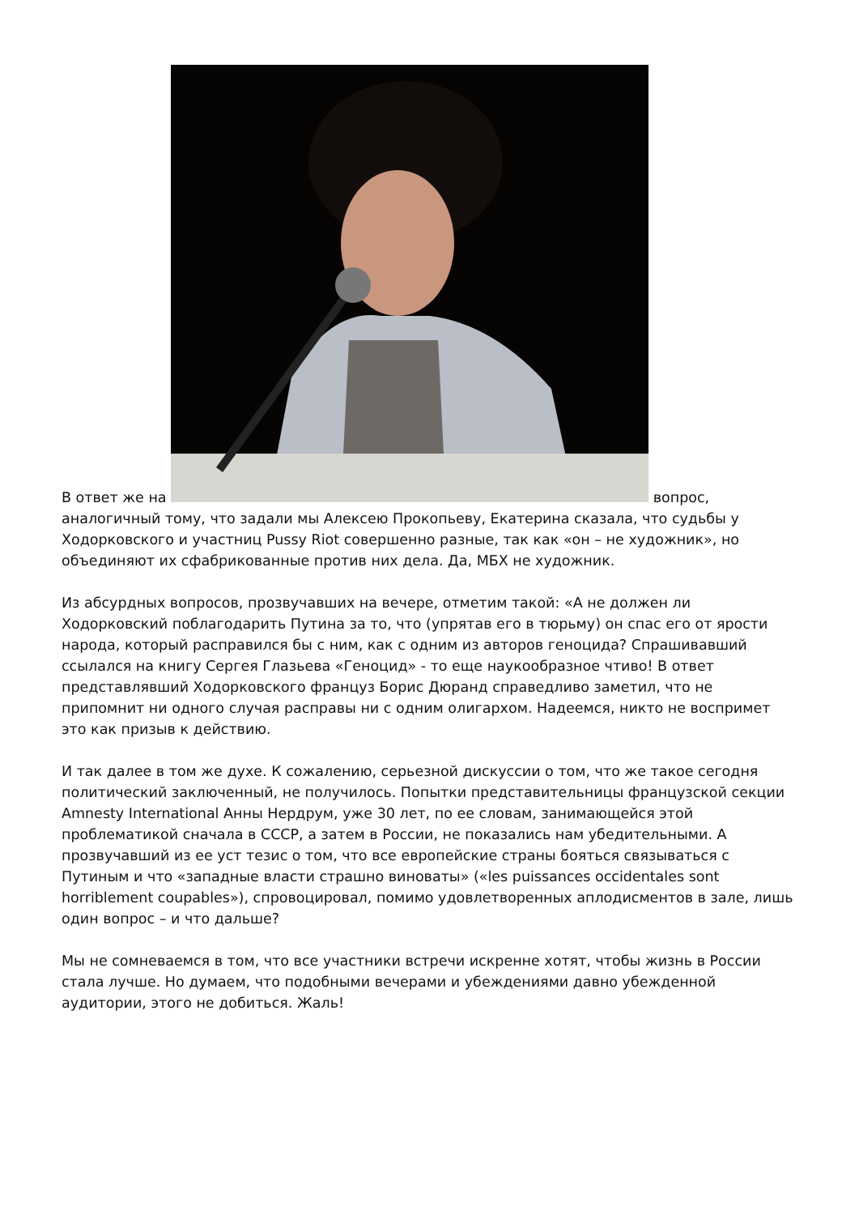В ответ же на вопрос, аналогичный тому, что задали мы Алексею Прокопьеву, Екатерина сказала, что судьбы у Ходорковского и участниц Pussy Riot совершенно разные, так как «он – не художник», но объединяют их сфабрикованные против них дела. Да, МБХ не художник.
Из абсурдных вопросов, прозвучавших на вечере, отметим такой: «А не должен ли Ходорковский поблагодарить Путина за то, что (упрятав его в тюрьму) он спас его от ярости народа, который расправился бы с ним, как с одним из авторов геноцида? Спрашивавший ссылался на книгу Сергея Глазьева «Геноцид» - то еще наукообразное чтиво! В ответ представлявший Ходорковского француз Борис Дюранд справедливо заметил, что не припомнит ни одного случая расправы ни с одним олигархом. Надеемся, никто не воспримет это как призыв к действию.
И так далее в том же духе. К сожалению, серьезной дискуссии о том, что же такое сегодня политический заключенный, не получилось. Попытки представительницы французской секции Amnesty International Анны Нердрум, уже 30 лет, по ее словам, занимающейся этой проблематикой сначала в СССР, а затем в России, не показались нам убедительными. А прозвучавший из ее уст тезис о том, что все европейские страны бояться связываться с Путиным и что «западные власти страшно виноваты» («les puissances occidentales sont horriblement coupables»), спровоцировал, помимо удовлетворенных аплодисментов в зале, лишь один вопрос – и что дальше?
Мы не сомневаемся в том, что все участники встречи искренне хотят, чтобы жизнь в России стала лучше. Но думаем, что подобными вечерами и убеждениями давно убежденной аудитории, этого не добиться. Жаль!